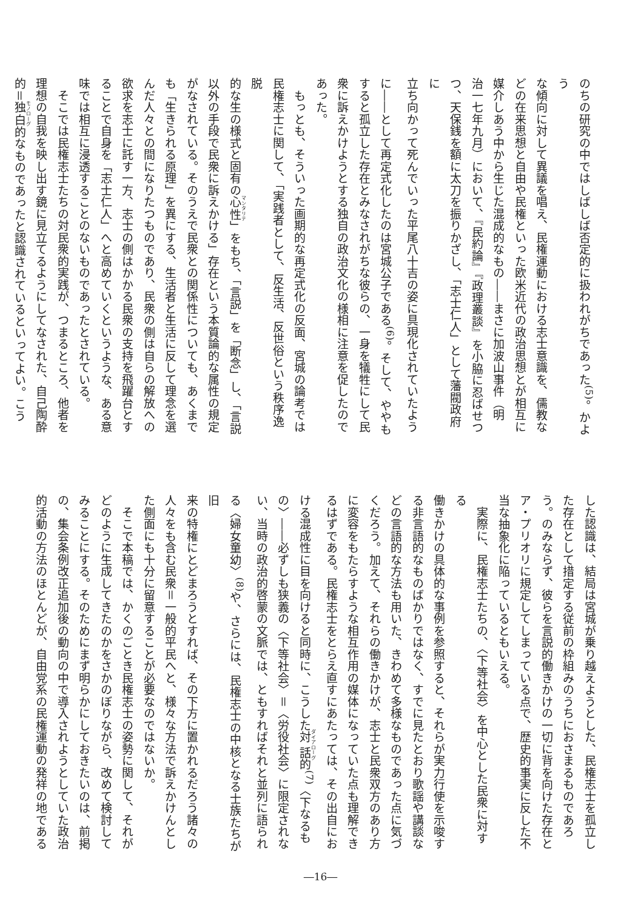のちの研究の中ではしばしば否定的に扱われがちであった<sup>(5)</sup>。かよう
な傾向に対して異議を唱え、民権運動における志士意識を、儒教な
どの在来思想と自由や民権といった欧米近代の政治思想とが相互に
媒介しあう中から生じた混成的なもの――まさに加波山事件（明
治一七年九月）において、『民約論』『政理叢談』を小脇に忍ばせつ
つ、天保銭を額に太刀を振りかざし、「志士仁人」として藩閥政府に
立ち向かって死んでいった平尾八十吉の姿に具現化されていたよう
に――として再定式化したのは宮城公子である<sup>(6)</sup>。そして、ややも
すると孤立した存在とみなされがちな彼らの、一身を犠牲にして民
衆に訴えかけようとする独自の政治文化の様相に注意を促したので
あった。
　もっとも、そういった画期的な再定式化の反面、宮城の論考では
民権志士に関して、「実践者として、反生活、反世俗という秩序逸脱
的な生の様式と固有の心性」をもち、「言説」を「断念」し、「言説
以外の手段で民衆に訴えかける」存在という本質論的な属性の規定
がなされている。そのうえで民衆との関係性についても、あくまで
も「生きられる原理」を異にする、生活者と生活に反して理念を選
んだ人々との間になりたつものであり、民衆の側は自らの解放への
欲求を志士に託す一方、志士の側はかかる民衆の支持を飛躍台とす
ることで自身を「志士仁人」へと高めていくというような、ある意
味では相互に浸透することのないものであったとされている。
　そこでは民権志士たちの対民衆的実践が、つまるところ、他者を
理想の自我を映し出す鏡に見立てるようにしてなされた、自己陶酔
的＝独白的なものであったと認識されているといってよい。こう
した認識は、結局は宮城が乗り越えようとした、民権志士を孤立し
た存在として措定する従前の枠組みのうちにおさまるものであろ
う。のみならず、彼らを言説的働きかけの一切に背を向けた存在と
ア・プリオリに規定してしまっている点で、歴史的事実に反した不
当な抽象化に陥っているともいえる。
　実際に、民権志士たちの、〈下等社会〉を中心とした民衆に対する
働きかけの具体的な事例を参照すると、それらが実力行使を示唆す
る非言語的なものばかりではなく、すでに見たとおり歌謡や講談な
どの言語的な方法も用いた、きわめて多様なものであった点に気づ
くだろう。加えて、それらの働きかけが、志士と民衆双方のあり方
に変容をもたらすような相互作用の媒体になっていた点も理解でき
るはずである。民権志士をとらえ直すにあたっては、その出自にお
ける混成性に目を向けると同時に、こうした対話的<sup>(7)</sup>〈下なるも
の〉――必ずしも狭義の〈下等社会〉＝〈労役社会〉に限定されな
い、当時の政治的啓蒙の文脈では、ともすればそれと並列に語られ
る〈婦女童幼〉<sup>(8)</sup>や、さらには、民権志士の中核となる士族たちが旧
来の特権にとどまろうとすれば、その下方に置かれるだろう諸々の
人々をも含む民衆＝一般的平民へと、様々な方法で訴えかけんとし
た側面にも十分に留意することが必要なのではないか。
　そこで本稿では、かくのごとき民権志士の姿勢に関して、それが
どのように生成してきたのかをさかのぼりながら、改めて検討して
みることにする。そのためにまず明らかにしておきたいのは、前掲
の、集会条例改正追加後の動向の中で導入されようとしていた政治
的活動の方法のほとんどが、自由党系の民権運動の発祥の地である
―16―